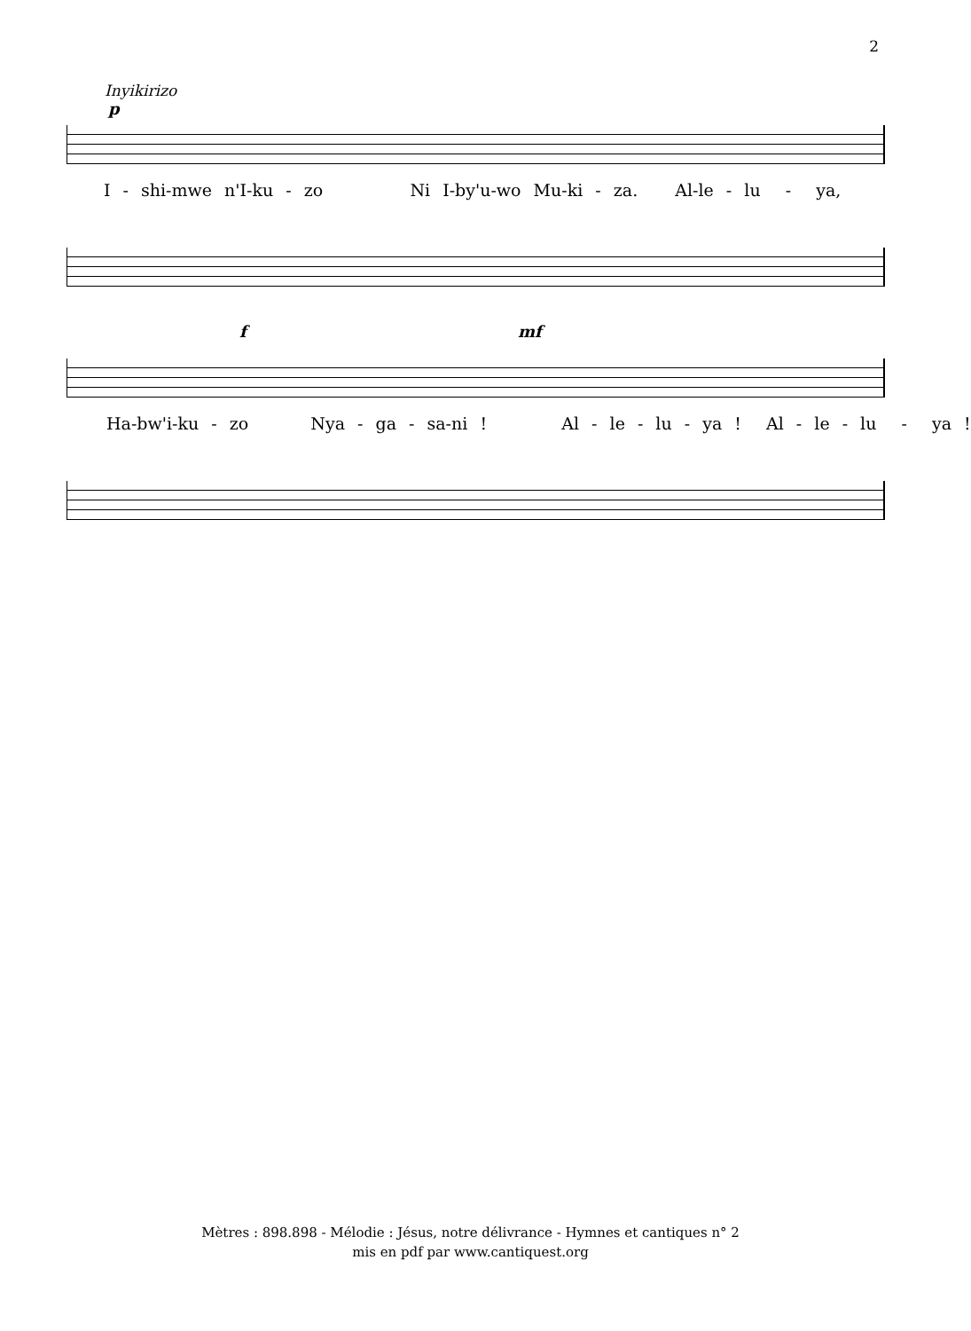2
Inyikirizo
p
I - shi-mwe n'I-ku - zo Ni I-by'u-wo Mu-ki - za. Al-le - lu - ya,
f mf
Ha-bw'i-ku - zo Nya - ga - sa-ni ! Al - le - lu - ya ! Al - le - lu - ya !
Mètres : 898.898 - Mélodie : Jésus, notre délivrance - Hymnes et cantiques n° 2
mis en pdf par www.cantiquest.org